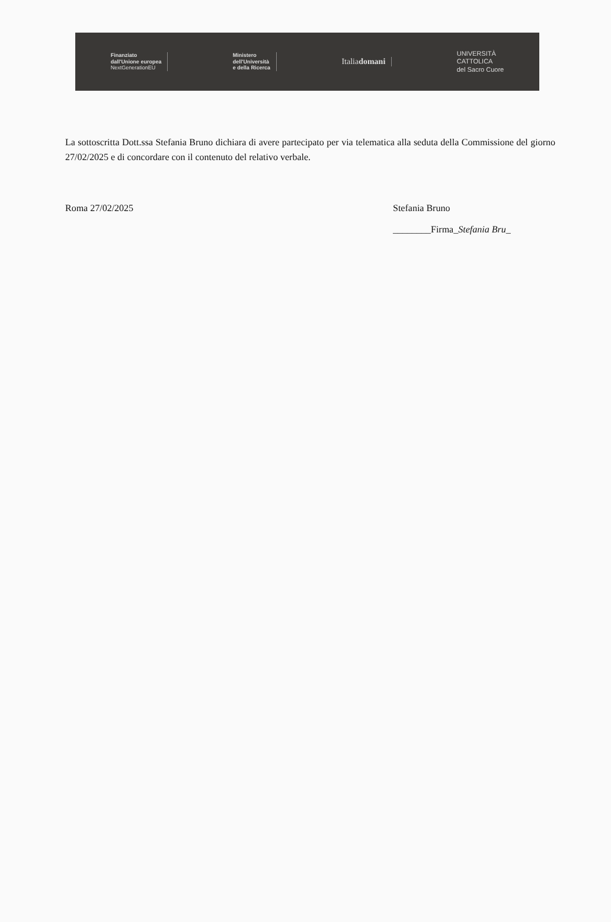Finanziato
dall'Unione europea
NextGenerationEU
Ministero
dell'Università
e della Ricerca
Italiadomani
UNIVERSITÀ
CATTOLICA
del Sacro Cuore
La sottoscritta Dott.ssa Stefania Bruno dichiara di avere partecipato per via telematica alla seduta della Commissione del giorno 27/02/2025 e di concordare con il contenuto del relativo verbale.
Roma 27/02/2025 Stefania Bruno
________Firma_Stefania Bru_